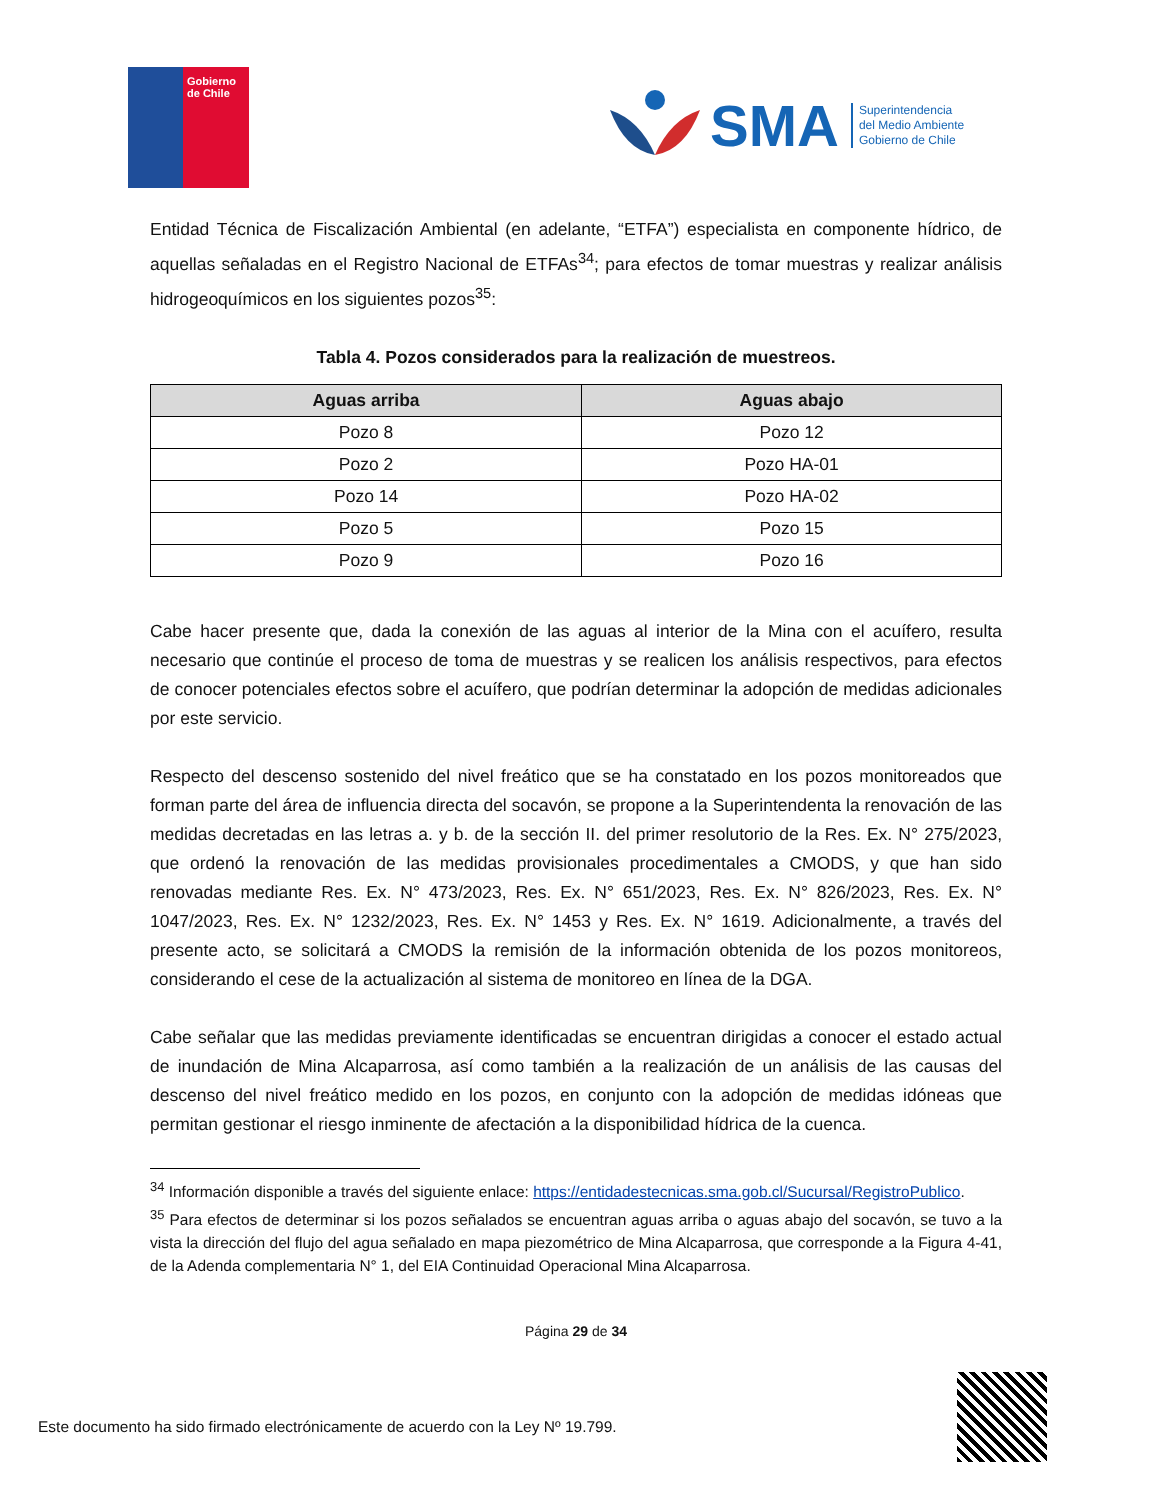Gobierno
de Chile
SMA
Superintendencia
del Medio Ambiente
Gobierno de Chile
Entidad Técnica de Fiscalización Ambiental (en adelante, “ETFA”) especialista en componente hídrico, de aquellas señaladas en el Registro Nacional de ETFAs<sup>34</sup>; para efectos de tomar muestras y realizar análisis hidrogeoquímicos en los siguientes pozos<sup>35</sup>:
Tabla 4. Pozos considerados para la realización de muestreos.
| Aguas arriba | Aguas abajo |
| --- | --- |
| Pozo 8 | Pozo 12 |
| Pozo 2 | Pozo HA-01 |
| Pozo 14 | Pozo HA-02 |
| Pozo 5 | Pozo 15 |
| Pozo 9 | Pozo 16 |
Cabe hacer presente que, dada la conexión de las aguas al interior de la Mina con el acuífero, resulta necesario que continúe el proceso de toma de muestras y se realicen los análisis respectivos, para efectos de conocer potenciales efectos sobre el acuífero, que podrían determinar la adopción de medidas adicionales por este servicio.
Respecto del descenso sostenido del nivel freático que se ha constatado en los pozos monitoreados que forman parte del área de influencia directa del socavón, se propone a la Superintendenta la renovación de las medidas decretadas en las letras a. y b. de la sección II. del primer resolutorio de la Res. Ex. N° 275/2023, que ordenó la renovación de las medidas provisionales procedimentales a CMODS, y que han sido renovadas mediante Res. Ex. N° 473/2023, Res. Ex. N° 651/2023, Res. Ex. N° 826/2023, Res. Ex. N° 1047/2023, Res. Ex. N° 1232/2023, Res. Ex. N° 1453 y Res. Ex. N° 1619. Adicionalmente, a través del presente acto, se solicitará a CMODS la remisión de la información obtenida de los pozos monitoreos, considerando el cese de la actualización al sistema de monitoreo en línea de la DGA.
Cabe señalar que las medidas previamente identificadas se encuentran dirigidas a conocer el estado actual de inundación de Mina Alcaparrosa, así como también a la realización de un análisis de las causas del descenso del nivel freático medido en los pozos, en conjunto con la adopción de medidas idóneas que permitan gestionar el riesgo inminente de afectación a la disponibilidad hídrica de la cuenca.
<sup>34</sup> Información disponible a través del siguiente enlace: https://entidadestecnicas.sma.gob.cl/Sucursal/RegistroPublico.
<sup>35</sup> Para efectos de determinar si los pozos señalados se encuentran aguas arriba o aguas abajo del socavón, se tuvo a la vista la dirección del flujo del agua señalado en mapa piezométrico de Mina Alcaparrosa, que corresponde a la Figura 4-41, de la Adenda complementaria N° 1, del EIA Continuidad Operacional Mina Alcaparrosa.
Página 29 de 34
Este documento ha sido firmado electrónicamente de acuerdo con la Ley Nº 19.799.